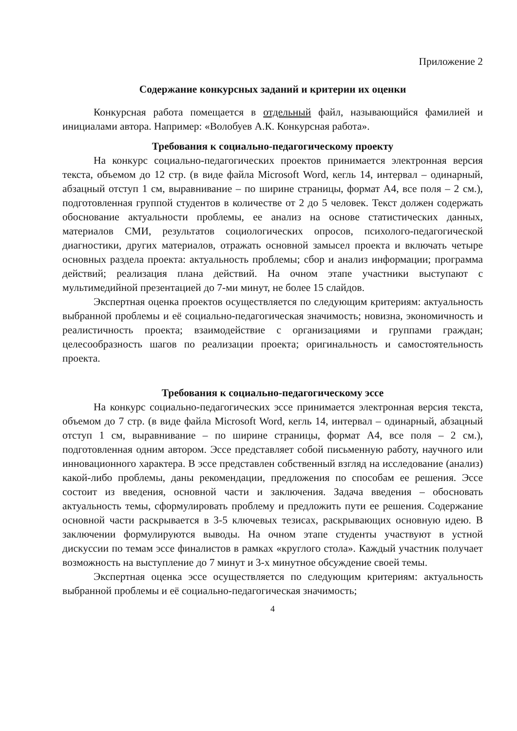Приложение 2
Содержание конкурсных заданий и критерии их оценки
Конкурсная работа помещается в отдельный файл, называющийся фамилией и инициалами автора. Например: «Волобуев А.К. Конкурсная работа».
Требования к социально-педагогическому проекту
На конкурс социально-педагогических проектов принимается электронная версия текста, объемом до 12 стр. (в виде файла Microsoft Word, кегль 14, интервал – одинарный, абзацный отступ 1 см, выравнивание – по ширине страницы, формат А4, все поля – 2 см.), подготовленная группой студентов в количестве от 2 до 5 человек. Текст должен содержать обоснование актуальности проблемы, ее анализ на основе статистических данных, материалов СМИ, результатов социологических опросов, психолого-педагогической диагностики, других материалов, отражать основной замысел проекта и включать четыре основных раздела проекта: актуальность проблемы; сбор и анализ информации; программа действий; реализация плана действий. На очном этапе участники выступают с мультимедийной презентацией до 7-ми минут, не более 15 слайдов.
Экспертная оценка проектов осуществляется по следующим критериям: актуальность выбранной проблемы и её социально-педагогическая значимость; новизна, экономичность и реалистичность проекта; взаимодействие с организациями и группами граждан; целесообразность шагов по реализации проекта; оригинальность и самостоятельность проекта.
Требования к социально-педагогическому эссе
На конкурс социально-педагогических эссе принимается электронная версия текста, объемом до 7 стр. (в виде файла Microsoft Word, кегль 14, интервал – одинарный, абзацный отступ 1 см, выравнивание – по ширине страницы, формат А4, все поля – 2 см.), подготовленная одним автором. Эссе представляет собой письменную работу, научного или инновационного характера. В эссе представлен собственный взгляд на исследование (анализ) какой-либо проблемы, даны рекомендации, предложения по способам ее решения. Эссе состоит из введения, основной части и заключения. Задача введения – обосновать актуальность темы, сформулировать проблему и предложить пути ее решения. Содержание основной части раскрывается в 3-5 ключевых тезисах, раскрывающих основную идею. В заключении формулируются выводы. На очном этапе студенты участвуют в устной дискуссии по темам эссе финалистов в рамках «круглого стола». Каждый участник получает возможность на выступление до 7 минут и 3-х минутное обсуждение своей темы.
Экспертная оценка эссе осуществляется по следующим критериям: актуальность выбранной проблемы и её социально-педагогическая значимость;
4